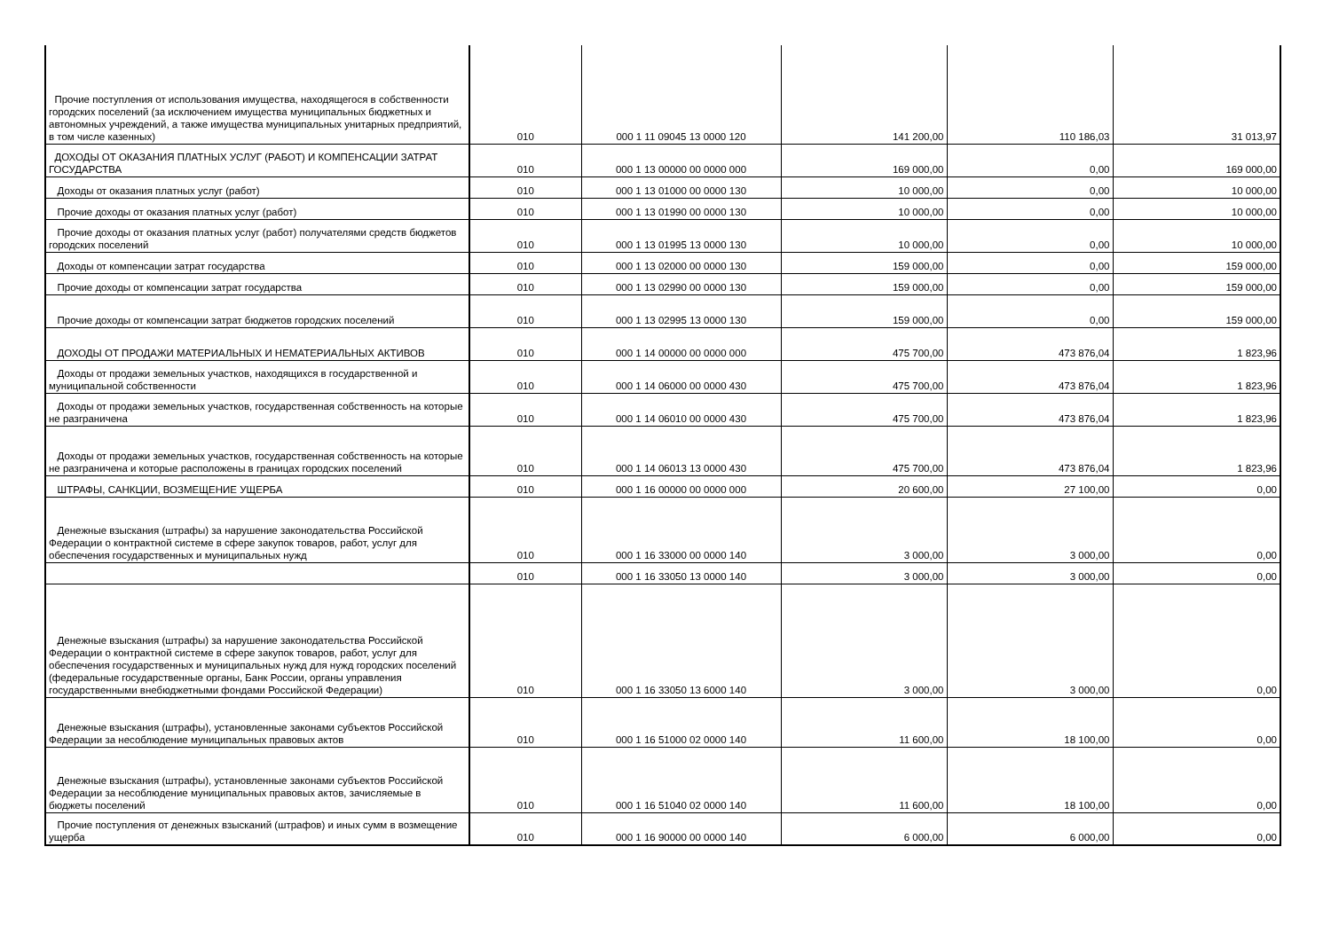| Прочие поступления от использования имущества, находящегося в собственности городских поселений (за исключением имущества муниципальных бюджетных и автономных учреждений, а также имущества муниципальных унитарных предприятий, в том числе казенных) | 010 | 000 1 11 09045 13 0000 120 | 141 200,00 | 110 186,03 | 31 013,97 |
| ДОХОДЫ ОТ ОКАЗАНИЯ ПЛАТНЫХ УСЛУГ (РАБОТ) И КОМПЕНСАЦИИ ЗАТРАТ ГОСУДАРСТВА | 010 | 000 1 13 00000 00 0000 000 | 169 000,00 | 0,00 | 169 000,00 |
| Доходы от оказания платных услуг (работ) | 010 | 000 1 13 01000 00 0000 130 | 10 000,00 | 0,00 | 10 000,00 |
| Прочие доходы от оказания платных услуг (работ) | 010 | 000 1 13 01990 00 0000 130 | 10 000,00 | 0,00 | 10 000,00 |
| Прочие доходы от оказания платных услуг (работ) получателями средств бюджетов городских поселений | 010 | 000 1 13 01995 13 0000 130 | 10 000,00 | 0,00 | 10 000,00 |
| Доходы от компенсации затрат государства | 010 | 000 1 13 02000 00 0000 130 | 159 000,00 | 0,00 | 159 000,00 |
| Прочие доходы от компенсации затрат государства | 010 | 000 1 13 02990 00 0000 130 | 159 000,00 | 0,00 | 159 000,00 |
| Прочие доходы от компенсации затрат бюджетов городских поселений | 010 | 000 1 13 02995 13 0000 130 | 159 000,00 | 0,00 | 159 000,00 |
| ДОХОДЫ ОТ ПРОДАЖИ МАТЕРИАЛЬНЫХ И НЕМАТЕРИАЛЬНЫХ АКТИВОВ | 010 | 000 1 14 00000 00 0000 000 | 475 700,00 | 473 876,04 | 1 823,96 |
| Доходы от продажи земельных участков, находящихся в государственной и муниципальной собственности | 010 | 000 1 14 06000 00 0000 430 | 475 700,00 | 473 876,04 | 1 823,96 |
| Доходы от продажи земельных участков, государственная собственность на которые не разграничена | 010 | 000 1 14 06010 00 0000 430 | 475 700,00 | 473 876,04 | 1 823,96 |
| Доходы от продажи земельных участков, государственная собственность на которые не разграничена и которые расположены в границах городских поселений | 010 | 000 1 14 06013 13 0000 430 | 475 700,00 | 473 876,04 | 1 823,96 |
| ШТРАФЫ, САНКЦИИ, ВОЗМЕЩЕНИЕ УЩЕРБА | 010 | 000 1 16 00000 00 0000 000 | 20 600,00 | 27 100,00 | 0,00 |
| Денежные взыскания (штрафы) за нарушение законодательства Российской Федерации о контрактной системе в сфере закупок товаров, работ, услуг для обеспечения государственных и муниципальных нужд | 010 | 000 1 16 33000 00 0000 140 | 3 000,00 | 3 000,00 | 0,00 |
| | 010 | 000 1 16 33050 13 0000 140 | 3 000,00 | 3 000,00 | 0,00 |
| Денежные взыскания (штрафы) за нарушение законодательства Российской Федерации о контрактной системе в сфере закупок товаров, работ, услуг для обеспечения государственных и муниципальных нужд для нужд городских поселений (федеральные государственные органы, Банк России, органы управления государственными внебюджетными фондами Российской Федерации) | 010 | 000 1 16 33050 13 6000 140 | 3 000,00 | 3 000,00 | 0,00 |
| Денежные взыскания (штрафы), установленные законами субъектов Российской Федерации за несоблюдение муниципальных правовых актов | 010 | 000 1 16 51000 02 0000 140 | 11 600,00 | 18 100,00 | 0,00 |
| Денежные взыскания (штрафы), установленные законами субъектов Российской Федерации за несоблюдение муниципальных правовых актов, зачисляемые в бюджеты поселений | 010 | 000 1 16 51040 02 0000 140 | 11 600,00 | 18 100,00 | 0,00 |
| Прочие поступления от денежных взысканий (штрафов) и иных сумм в возмещение ущерба | 010 | 000 1 16 90000 00 0000 140 | 6 000,00 | 6 000,00 | 0,00 |